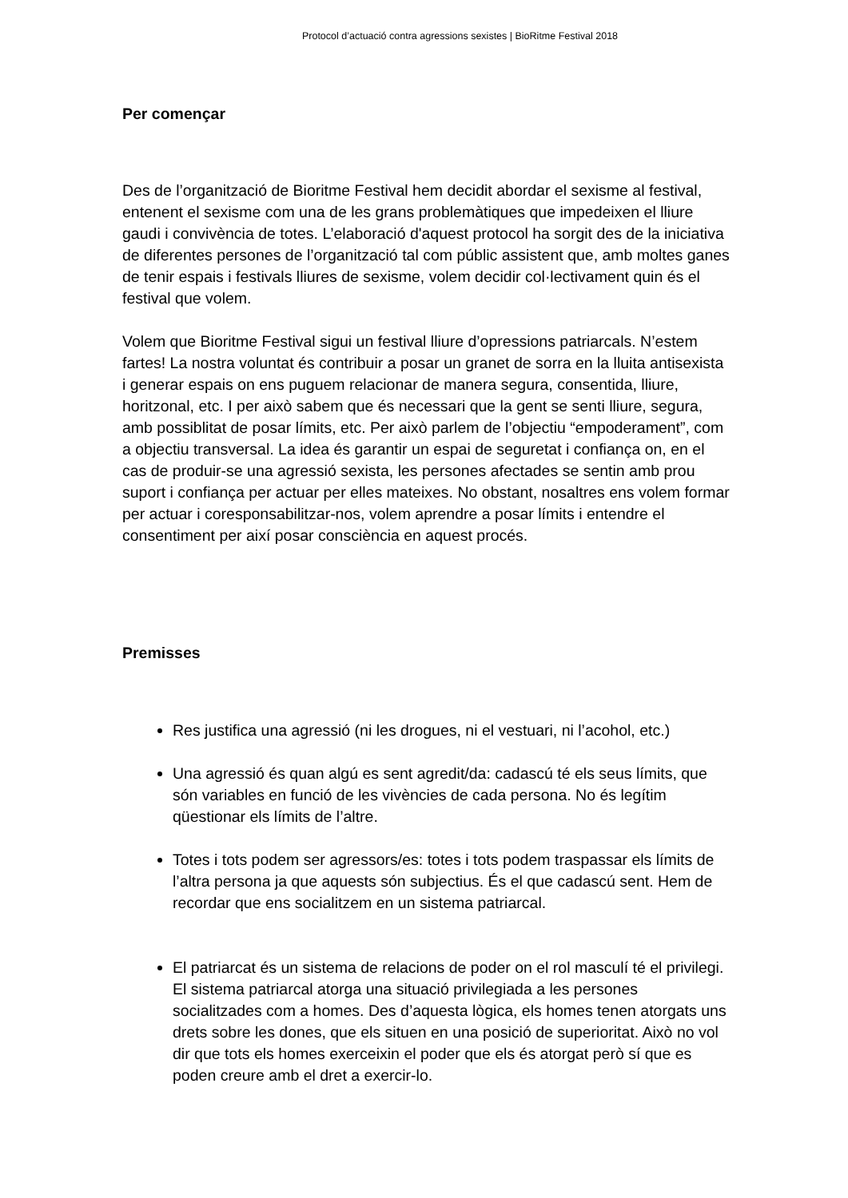Protocol d’actuació contra agressions sexistes | BioRitme Festival 2018
Per començar
Des de l’organització de Bioritme Festival hem decidit abordar el sexisme al festival, entenent el sexisme com una de les grans problemàtiques que impedeixen el lliure gaudi i convivència de totes. L’elaboració d'aquest protocol ha sorgit des de la iniciativa de diferentes persones de l’organització tal com públic assistent que, amb moltes ganes de tenir espais i festivals lliures de sexisme, volem decidir col·lectivament quin és el festival que volem.
Volem que Bioritme Festival sigui un festival lliure d’opressions patriarcals. N’estem fartes! La nostra voluntat és contribuir a posar un granet de sorra en la lluita antisexista i generar espais on ens puguem relacionar de manera segura, consentida, lliure, horitzonal, etc. I per això sabem que és necessari que la gent se senti lliure, segura, amb possiblitat de posar límits, etc. Per això parlem de l’objectiu “empoderament”, com a objectiu transversal. La idea és garantir un espai de seguretat i confiança on, en el cas de produir-se una agressió sexista, les persones afectades se sentin amb prou suport i confiança per actuar per elles mateixes. No obstant, nosaltres ens volem formar per actuar i coresponsabilitzar-nos, volem aprendre a posar límits i entendre el consentiment per així posar consciència en aquest procés.
Premisses
Res justifica una agressió (ni les drogues, ni el vestuari, ni l’acohol, etc.)
Una agressió és quan algú es sent agredit/da: cadascú té els seus límits, que són variables en funció de les vivències de cada persona. No és legítim qüestionar els límits de l’altre.
Totes i tots podem ser agressors/es: totes i tots podem traspassar els límits de l’altra persona ja que aquests són subjectius. És el que cadascú sent. Hem de recordar que ens socialitzem en un sistema patriarcal.
El patriarcat és un sistema de relacions de poder on el rol masculí té el privilegi. El sistema patriarcal atorga una situació privilegiada a les persones socialitzades com a homes. Des d’aquesta lògica, els homes tenen atorgats uns drets sobre les dones, que els situen en una posició de superioritat. Això no vol dir que tots els homes exerceixin el poder que els és atorgat però sí que es poden creure amb el dret a exercir-lo.